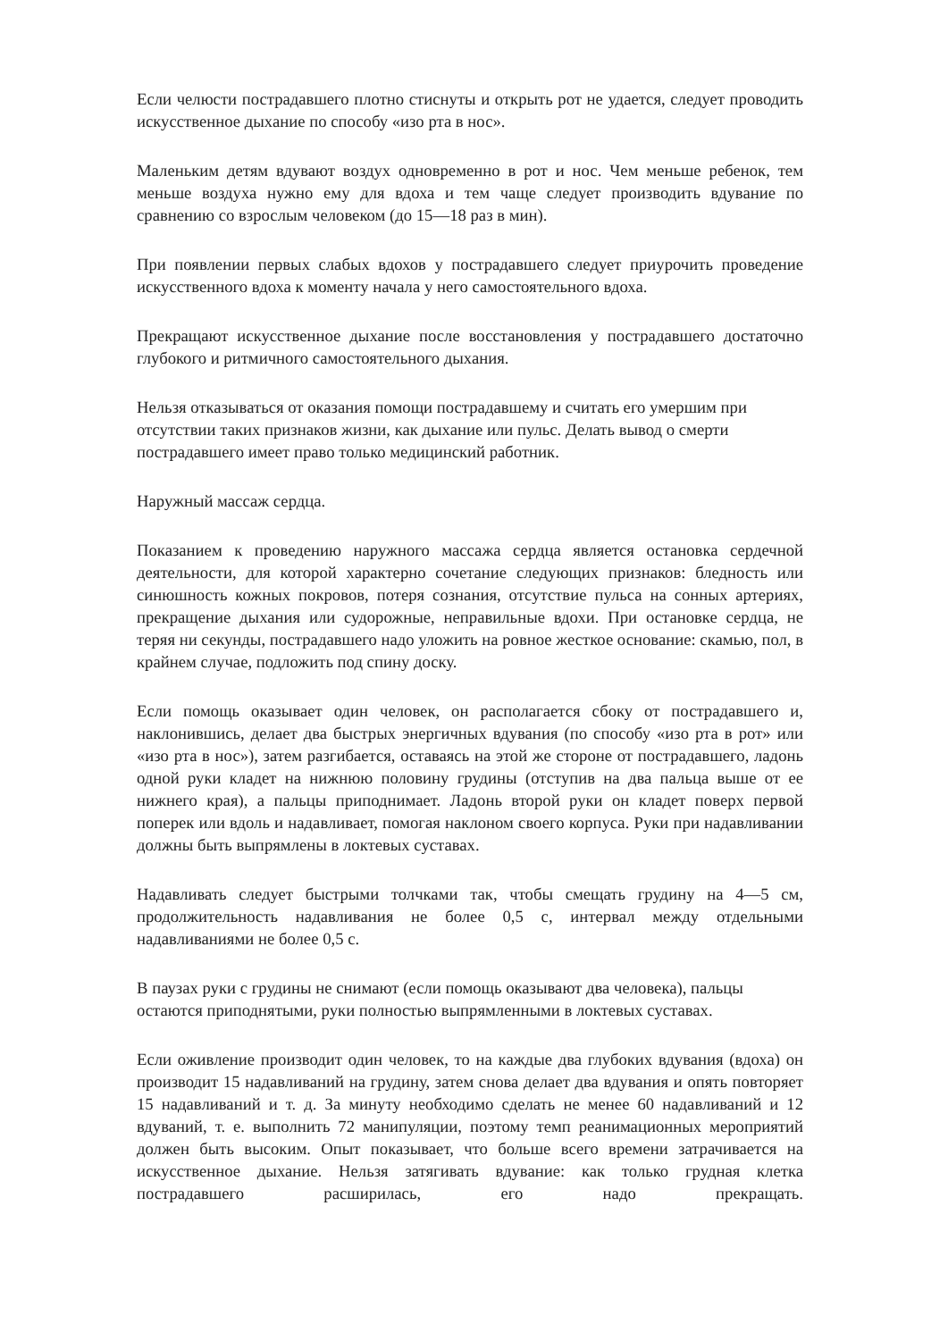Если челюсти пострадавшего плотно стиснуты и открыть рот не удается, следует проводить искусственное дыхание по способу «изо рта в нос».
Маленьким детям вдувают воздух одновременно в рот и нос. Чем меньше ребенок, тем меньше воздуха нужно ему для вдоха и тем чаще следует производить вдувание по сравнению со взрослым человеком (до 15—18 раз в мин).
При появлении первых слабых вдохов у пострадавшего следует приурочить проведение искусственного вдоха к моменту начала у него самостоятельного вдоха.
Прекращают искусственное дыхание после восстановления у пострадавшего достаточно глубокого и ритмичного самостоятельного дыхания.
Нельзя отказываться от оказания помощи пострадавшему и считать его умершим при
отсутствии таких признаков жизни, как дыхание или пульс. Делать вывод о смерти
пострадавшего имеет право только медицинский работник.
Наружный массаж сердца.
Показанием к проведению наружного массажа сердца является остановка сердечной деятельности, для которой характерно сочетание следующих признаков: бледность или синюшность кожных покровов, потеря сознания, отсутствие пульса на сонных артериях, прекращение дыхания или судорожные, неправильные вдохи. При остановке сердца, не теряя ни секунды, пострадавшего надо уложить на ровное жесткое основание: скамью, пол, в крайнем случае, подложить под спину доску.
Если помощь оказывает один человек, он располагается сбоку от пострадавшего и, наклонившись, делает два быстрых энергичных вдувания (по способу «изо рта в рот» или «изо рта в нос»), затем разгибается, оставаясь на этой же стороне от пострадавшего, ладонь одной руки кладет на нижнюю половину грудины (отступив на два пальца выше от ее нижнего края), а пальцы приподнимает. Ладонь второй руки он кладет поверх первой поперек или вдоль и надавливает, помогая наклоном своего корпуса. Руки при надавливании должны быть выпрямлены в локтевых суставах.
Надавливать следует быстрыми толчками так, чтобы смещать грудину на 4—5 см, продолжительность надавливания не более 0,5 с, интервал между отдельными надавливаниями не более 0,5 с.
В паузах руки с грудины не снимают (если помощь оказывают два человека), пальцы
остаются приподнятыми, руки полностью выпрямленными в локтевых суставах.
Если оживление производит один человек, то на каждые два глубоких вдувания (вдоха) он производит 15 надавливаний на грудину, затем снова делает два вдувания и опять повторяет 15 надавливаний и т. д. За минуту необходимо сделать не менее 60 надавливаний и 12 вдуваний, т. е. выполнить 72 манипуляции, поэтому темп реанимационных мероприятий должен быть высоким. Опыт показывает, что больше всего времени затрачивается на искусственное дыхание. Нельзя затягивать вдувание: как только грудная клетка пострадавшего расширилась, его надо прекращать.